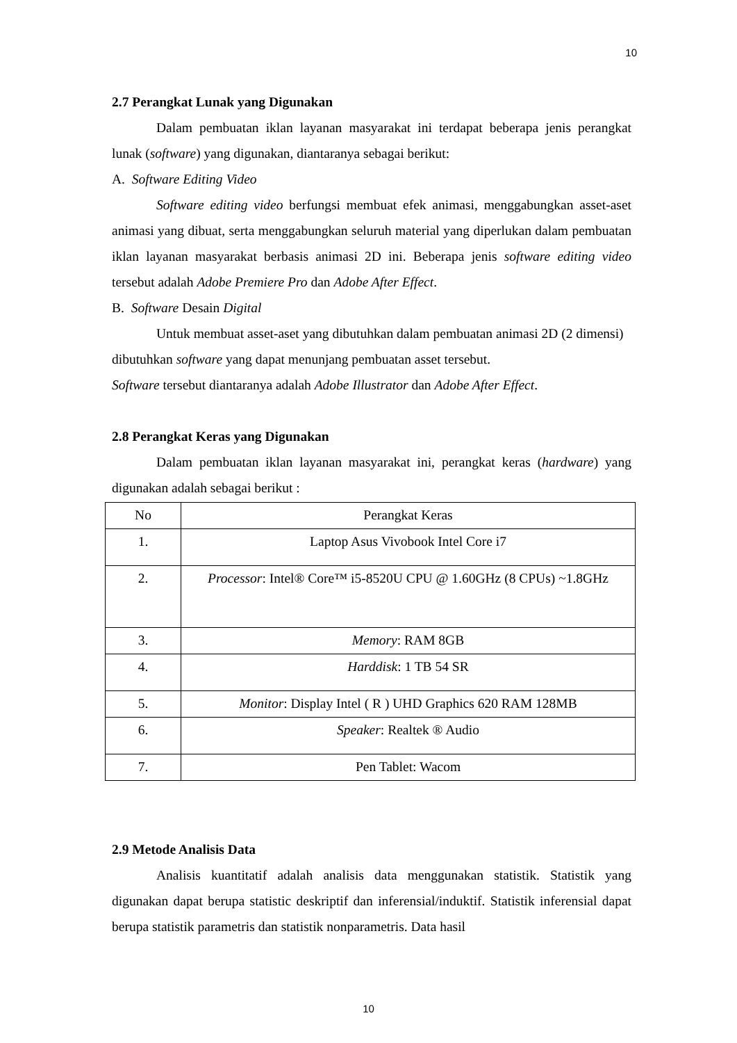10
2.7 Perangkat Lunak yang Digunakan
Dalam pembuatan iklan layanan masyarakat ini terdapat beberapa jenis perangkat lunak (software) yang digunakan, diantaranya sebagai berikut:
A. Software Editing Video
Software editing video berfungsi membuat efek animasi, menggabungkan asset-aset animasi yang dibuat, serta menggabungkan seluruh material yang diperlukan dalam pembuatan iklan layanan masyarakat berbasis animasi 2D ini. Beberapa jenis software editing video tersebut adalah Adobe Premiere Pro dan Adobe After Effect.
B. Software Desain Digital
Untuk membuat asset-aset yang dibutuhkan dalam pembuatan animasi 2D (2 dimensi) dibutuhkan software yang dapat menunjang pembuatan asset tersebut.
Software tersebut diantaranya adalah Adobe Illustrator dan Adobe After Effect.
2.8 Perangkat Keras yang Digunakan
Dalam pembuatan iklan layanan masyarakat ini, perangkat keras (hardware) yang digunakan adalah sebagai berikut :
| No | Perangkat Keras |
| 1. | Laptop Asus Vivobook Intel Core i7 |
| 2. | Processor : Intel® Core™ i5-8520U CPU @ 1.60GHz (8 CPUs) ~1.8GHz |
| 3. | Memory : RAM 8GB |
| 4. | Harddisk : 1 TB 54 SR |
| 5. | Monitor : Display Intel ( R ) UHD Graphics 620 RAM 128MB |
| 6. | Speaker : Realtek ® Audio |
| 7. | Pen Tablet: Wacom |
2.9 Metode Analisis Data
Analisis kuantitatif adalah analisis data menggunakan statistik. Statistik yang digunakan dapat berupa statistic deskriptif dan inferensial/induktif. Statistik inferensial dapat berupa statistik parametris dan statistik nonparametris. Data hasil
10